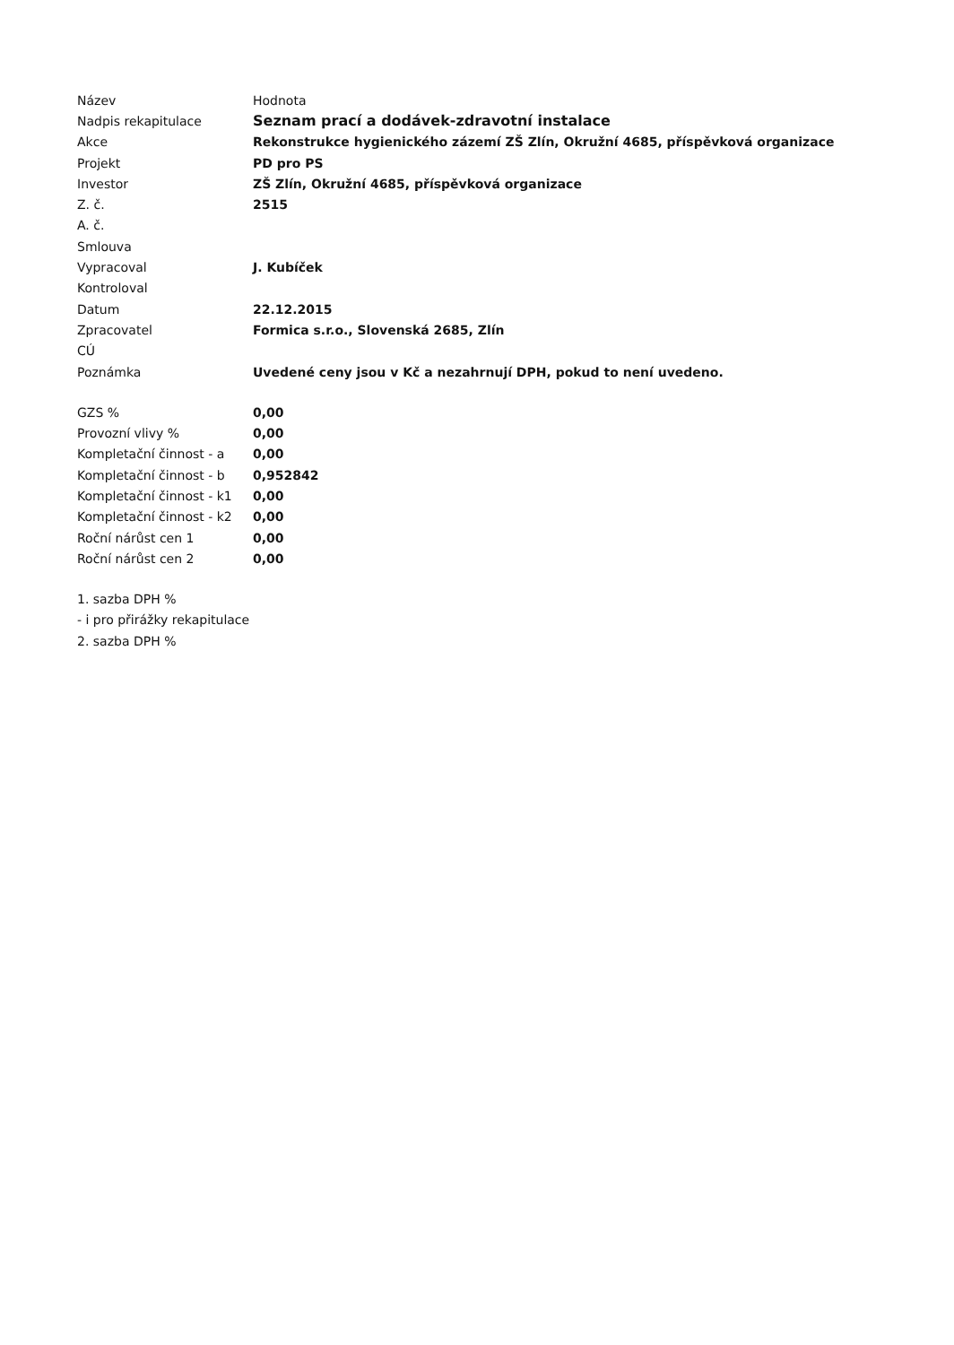| Název | Hodnota |
| Nadpis rekapitulace | Seznam prací a dodávek-zdravotní instalace |
| Akce | Rekonstrukce hygienického zázemí ZŠ Zlín, Okružní 4685, příspěvková organizace |
| Projekt | PD pro PS |
| Investor | ZŠ Zlín, Okružní 4685, příspěvková organizace |
| Z. č. | 2515 |
| A. č. | |
| Smlouva | |
| Vypracoval | J. Kubíček |
| Kontroloval | |
| Datum | 22.12.2015 |
| Zpracovatel | Formica s.r.o., Slovenská 2685, Zlín |
| CÚ | |
| Poznámka | Uvedené ceny jsou v Kč a nezahrnují DPH, pokud to není uvedeno. |
| GZS % | 0,00 |
| Provozní vlivy % | 0,00 |
| Kompletační činnost - a | 0,00 |
| Kompletační činnost - b | 0,952842 |
| Kompletační činnost - k1 | 0,00 |
| Kompletační činnost - k2 | 0,00 |
| Roční nárůst cen 1 | 0,00 |
| Roční nárůst cen 2 | 0,00 |
| 1. sazba DPH % | |
| - i pro přirážky rekapitulace | |
| 2. sazba DPH % | |